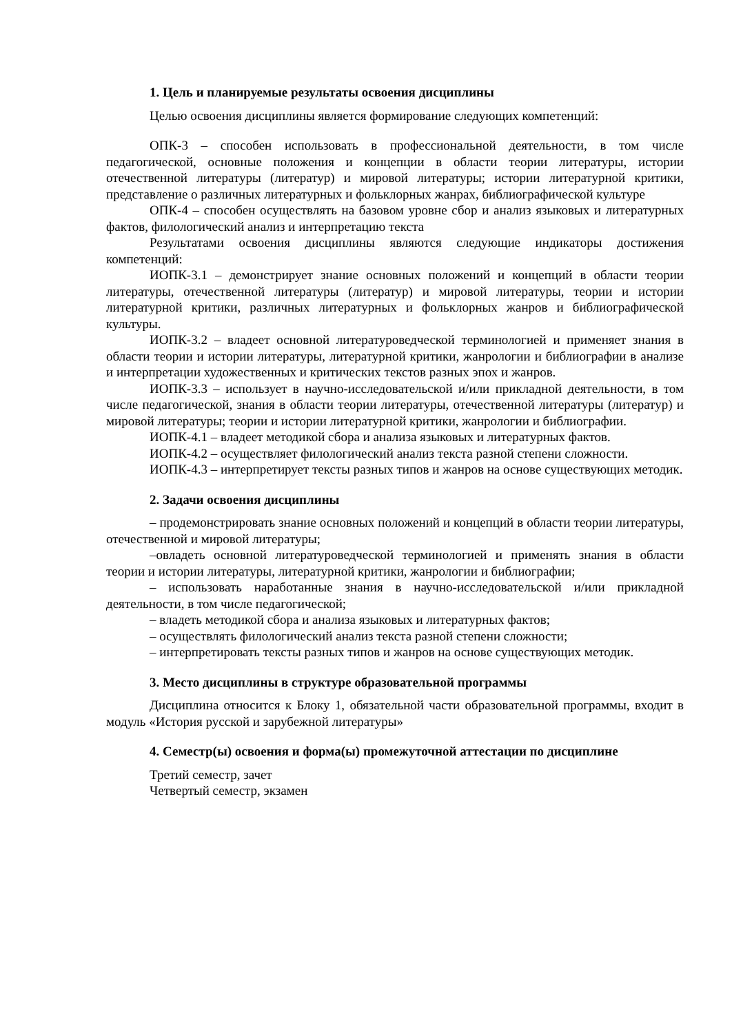1. Цель и планируемые результаты освоения дисциплины
Целью освоения дисциплины является формирование следующих компетенций:
ОПК-3 – способен использовать в профессиональной деятельности, в том числе педагогической, основные положения и концепции в области теории литературы, истории отечественной литературы (литератур) и мировой литературы; истории литературной критики, представление о различных литературных и фольклорных жанрах, библиографической культуре
ОПК-4 – способен осуществлять на базовом уровне сбор и анализ языковых и литературных фактов, филологический анализ и интерпретацию текста
Результатами освоения дисциплины являются следующие индикаторы достижения компетенций:
ИОПК-3.1 – демонстрирует знание основных положений и концепций в области теории литературы, отечественной литературы (литератур) и мировой литературы, теории и истории литературной критики, различных литературных и фольклорных жанров и библиографической культуры.
ИОПК-3.2 – владеет основной литературоведческой терминологией и применяет знания в области теории и истории литературы, литературной критики, жанрологии и библиографии в анализе и интерпретации художественных и критических текстов разных эпох и жанров.
ИОПК-3.3 – использует в научно-исследовательской и/или прикладной деятельности, в том числе педагогической, знания в области теории литературы, отечественной литературы (литератур) и мировой литературы; теории и истории литературной критики, жанрологии и библиографии.
ИОПК-4.1 – владеет методикой сбора и анализа языковых и литературных фактов.
ИОПК-4.2 – осуществляет филологический анализ текста разной степени сложности.
ИОПК-4.3 – интерпретирует тексты разных типов и жанров на основе существующих методик.
2. Задачи освоения дисциплины
– продемонстрировать знание основных положений и концепций в области теории литературы, отечественной и мировой литературы;
–овладеть основной литературоведческой терминологией и применять знания в области теории и истории литературы, литературной критики, жанрологии и библиографии;
– использовать наработанные знания в научно-исследовательской и/или прикладной деятельности, в том числе педагогической;
– владеть методикой сбора и анализа языковых и литературных фактов;
– осуществлять филологический анализ текста разной степени сложности;
– интерпретировать тексты разных типов и жанров на основе существующих методик.
3. Место дисциплины в структуре образовательной программы
Дисциплина относится к Блоку 1, обязательной части образовательной программы, входит в модуль «История русской и зарубежной литературы»
4. Семестр(ы) освоения и форма(ы) промежуточной аттестации по дисциплине
Третий семестр, зачет
Четвертый семестр, экзамен